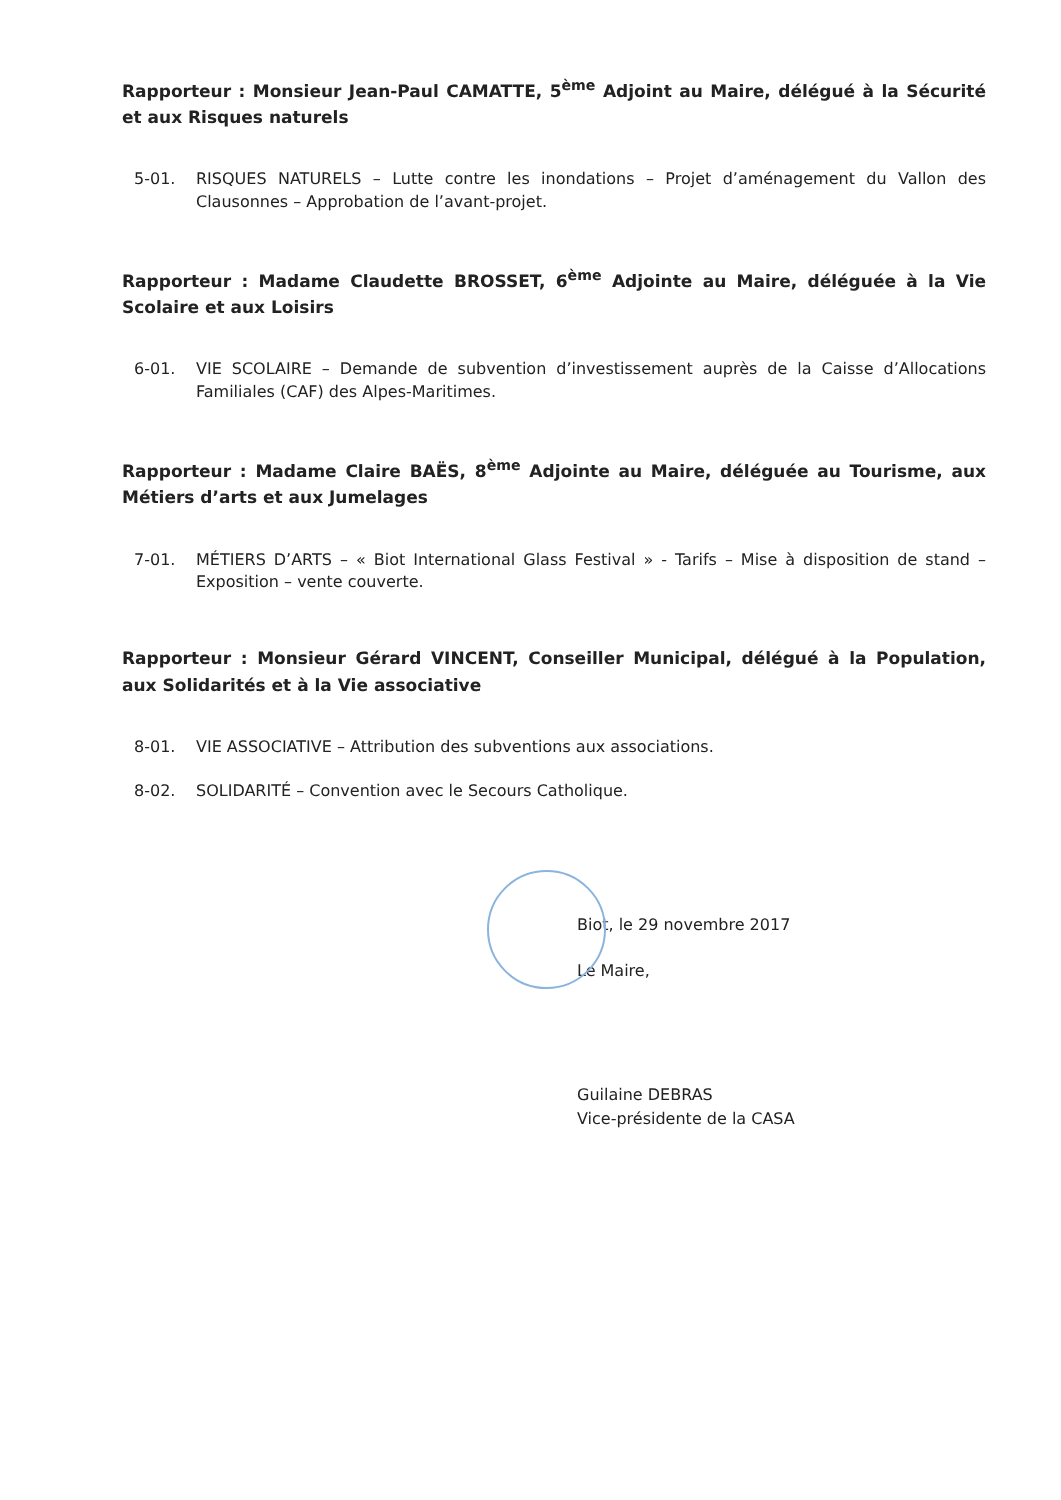Rapporteur : Monsieur Jean-Paul CAMATTE, 5<sup>ème</sup> Adjoint au Maire, délégué à la Sécurité et aux Risques naturels
5-01. RISQUES NATURELS – Lutte contre les inondations – Projet d’aménagement du Vallon des Clausonnes – Approbation de l’avant-projet.
Rapporteur : Madame Claudette BROSSET, 6<sup>ème</sup> Adjointe au Maire, déléguée à la Vie Scolaire et aux Loisirs
6-01. VIE SCOLAIRE – Demande de subvention d’investissement auprès de la Caisse d’Allocations Familiales (CAF) des Alpes-Maritimes.
Rapporteur : Madame Claire BAËS, 8<sup>ème</sup> Adjointe au Maire, déléguée au Tourisme, aux Métiers d’arts et aux Jumelages
7-01. MÉTIERS D’ARTS – « Biot International Glass Festival » - Tarifs – Mise à disposition de stand – Exposition – vente couverte.
Rapporteur : Monsieur Gérard VINCENT, Conseiller Municipal, délégué à la Population, aux Solidarités et à la Vie associative
8-01. VIE ASSOCIATIVE – Attribution des subventions aux associations.
8-02. SOLIDARITÉ – Convention avec le Secours Catholique.
Biot, le 29 novembre 2017
Le Maire,
Guilaine DEBRAS
Vice-présidente de la CASA